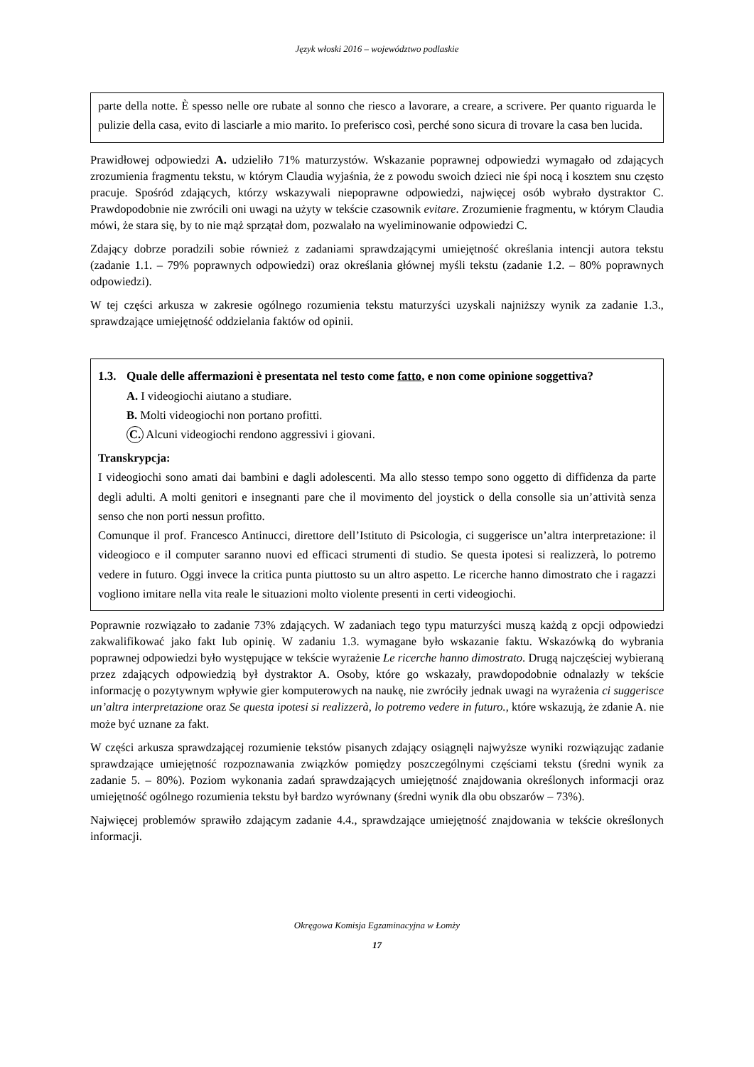Język włoski 2016 – województwo podlaskie
parte della notte. È spesso nelle ore rubate al sonno che riesco a lavorare, a creare, a scrivere. Per quanto riguarda le pulizie della casa, evito di lasciarle a mio marito. Io preferisco così, perché sono sicura di trovare la casa ben lucida.
Prawidłowej odpowiedzi A. udzieliło 71% maturzystów. Wskazanie poprawnej odpowiedzi wymagało od zdających zrozumienia fragmentu tekstu, w którym Claudia wyjaśnia, że z powodu swoich dzieci nie śpi nocą i kosztem snu często pracuje. Spośród zdających, którzy wskazywali niepoprawne odpowiedzi, najwięcej osób wybrało dystraktor C. Prawdopodobnie nie zwrócili oni uwagi na użyty w tekście czasownik evitare. Zrozumienie fragmentu, w którym Claudia mówi, że stara się, by to nie mąż sprzątał dom, pozwalało na wyeliminowanie odpowiedzi C.
Zdający dobrze poradzili sobie również z zadaniami sprawdzającymi umiejętność określania intencji autora tekstu (zadanie 1.1. – 79% poprawnych odpowiedzi) oraz określania głównej myśli tekstu (zadanie 1.2. – 80% poprawnych odpowiedzi).
W tej części arkusza w zakresie ogólnego rozumienia tekstu maturzyści uzyskali najniższy wynik za zadanie 1.3., sprawdzające umiejętność oddzielania faktów od opinii.
1.3. Quale delle affermazioni è presentata nel testo come fatto, e non come opinione soggettiva?
A. I videogiochi aiutano a studiare.
B. Molti videogiochi non portano profitti.
C. Alcuni videogiochi rendono aggressivi i giovani.
Transkrypcja:
I videogiochi sono amati dai bambini e dagli adolescenti. Ma allo stesso tempo sono oggetto di diffidenza da parte degli adulti. A molti genitori e insegnanti pare che il movimento del joystick o della consolle sia un’attività senza senso che non porti nessun profitto.
Comunque il prof. Francesco Antinucci, direttore dell’Istituto di Psicologia, ci suggerisce un’altra interpretazione: il videogioco e il computer saranno nuovi ed efficaci strumenti di studio. Se questa ipotesi si realizzerà, lo potremo vedere in futuro. Oggi invece la critica punta piuttosto su un altro aspetto. Le ricerche hanno dimostrato che i ragazzi vogliono imitare nella vita reale le situazioni molto violente presenti in certi videogiochi.
Poprawnie rozwiązało to zadanie 73% zdających. W zadaniach tego typu maturzyści muszą każdą z opcji odpowiedzi zakwalifikować jako fakt lub opinię. W zadaniu 1.3. wymagane było wskazanie faktu. Wskazówką do wybrania poprawnej odpowiedzi było występujące w tekście wyrażenie Le ricerche hanno dimostrato. Drugą najczęściej wybieraną przez zdających odpowiedzią był dystraktor A. Osoby, które go wskazały, prawdopodobnie odnalazły w tekście informację o pozytywnym wpływie gier komputerowych na naukę, nie zwróciły jednak uwagi na wyrażenia ci suggerisce un’altra interpretazione oraz Se questa ipotesi si realizzerà, lo potremo vedere in futuro., które wskazują, że zdanie A. nie może być uznane za fakt.
W części arkusza sprawdzającej rozumienie tekstów pisanych zdający osiągnęli najwyższe wyniki rozwiązując zadanie sprawdzające umiejętność rozpoznawania związków pomiędzy poszczególnymi częściami tekstu (średni wynik za zadanie 5. – 80%). Poziom wykonania zadań sprawdzających umiejętność znajdowania określonych informacji oraz umiejętność ogólnego rozumienia tekstu był bardzo wyrównany (średni wynik dla obu obszarów – 73%).
Najwięcej problemów sprawiło zdającym zadanie 4.4., sprawdzające umiejętność znajdowania w tekście określonych informacji.
Okręgowa Komisja Egzaminacyjna w Łomży
17